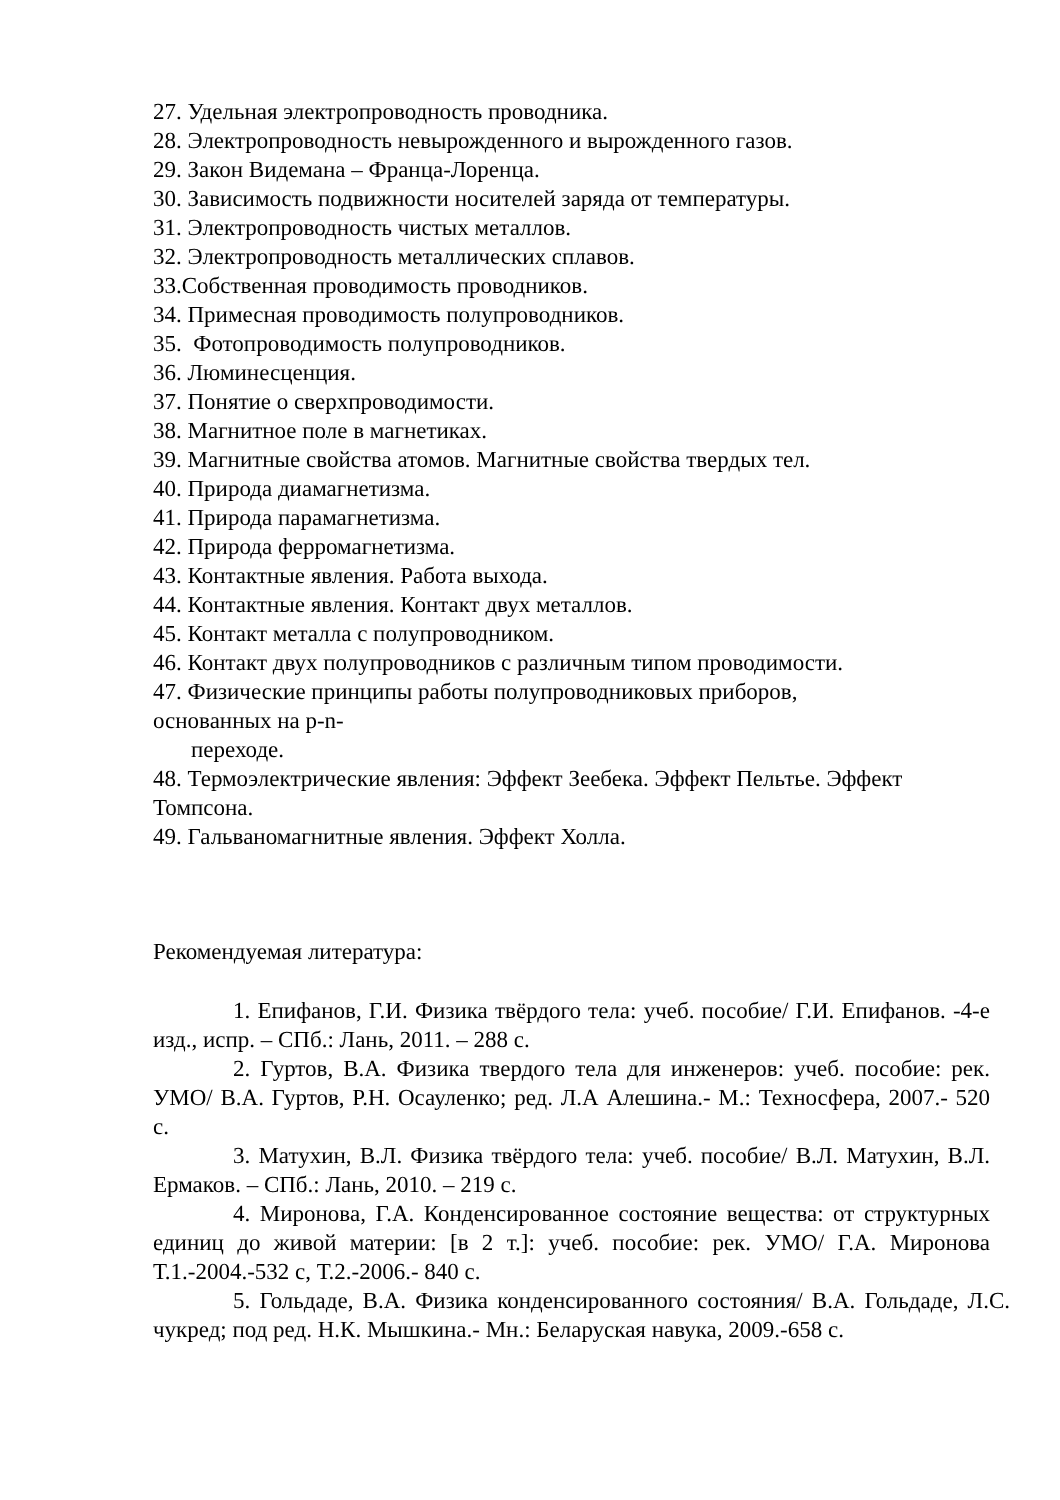27. Удельная электропроводность проводника.
28. Электропроводность невырожденного и вырожденного газов.
29. Закон Видемана – Франца-Лоренца.
30. Зависимость подвижности носителей заряда от температуры.
31. Электропроводность чистых металлов.
32. Электропроводность металлических сплавов.
33.Собственная проводимость проводников.
34. Примесная проводимость полупроводников.
35. Фотопроводимость полупроводников.
36. Люминесценция.
37. Понятие о сверхпроводимости.
38. Магнитное поле в магнетиках.
39. Магнитные свойства атомов. Магнитные свойства твердых тел.
40. Природа диамагнетизма.
41. Природа парамагнетизма.
42. Природа ферромагнетизма.
43. Контактные явления. Работа выхода.
44. Контактные явления. Контакт двух металлов.
45. Контакт металла с полупроводником.
46. Контакт двух полупроводников с различным типом проводимости.
47. Физические принципы работы полупроводниковых приборов,
основанных на p-n-
переходе.
48. Термоэлектрические явления: Эффект Зеебека. Эффект Пельтье. Эффект Томпсона.
49. Гальваномагнитные явления. Эффект Холла.
Рекомендуемая литература:
1. Епифанов, Г.И. Физика твёрдого тела: учеб. пособие/ Г.И. Епифанов. -4-е изд., испр. – СПб.: Лань, 2011. – 288 с.
2. Гуртов, В.А. Физика твердого тела для инженеров: учеб. пособие: рек. УМО/ В.А. Гуртов, Р.Н. Осауленко; ред. Л.А Алешина.- М.: Техносфера, 2007.- 520 с.
3. Матухин, В.Л. Физика твёрдого тела: учеб. пособие/ В.Л. Матухин, В.Л. Ермаков. – СПб.: Лань, 2010. – 219 с.
4. Миронова, Г.А. Конденсированное состояние вещества: от структурных единиц до живой материи: [в 2 т.]: учеб. пособие: рек. УМО/ Г.А. Миронова Т.1.-2004.-532 с, Т.2.-2006.- 840 с.
5. Гольдаде, В.А. Физика конденсированного состояния/ В.А. Гольдаде, Л.С. чукред; под ред. Н.К. Мышкина.- Мн.: Беларуская навука, 2009.-658 с.